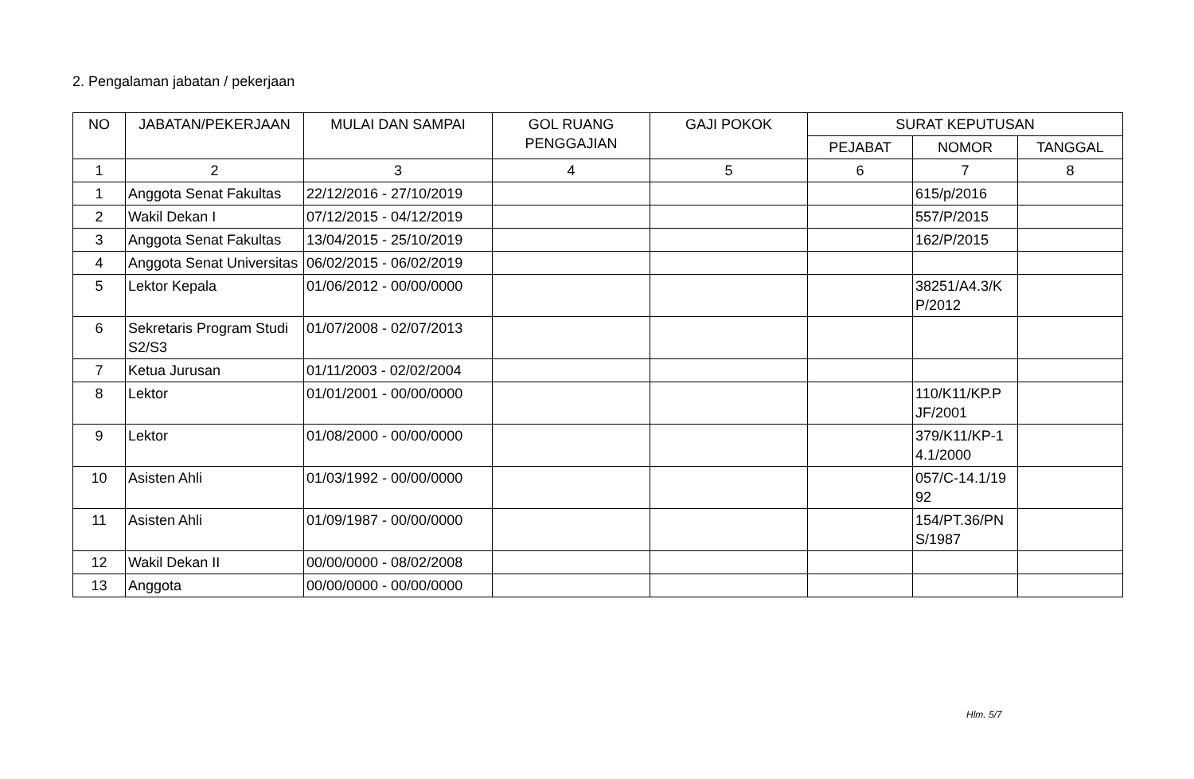2. Pengalaman jabatan / pekerjaan
| NO | JABATAN/PEKERJAAN | MULAI DAN SAMPAI | GOL RUANG PENGGAJIAN | GAJI POKOK | SURAT KEPUTUSAN | | |
| --- | --- | --- | --- | --- | --- | --- | --- |
| | | | | | PEJABAT | NOMOR | TANGGAL |
| 1 | 2 | 3 | 4 | 5 | 6 | 7 | 8 |
| 1 | Anggota Senat Fakultas | 22/12/2016 - 27/10/2019 | | | | 615/p/2016 | |
| 2 | Wakil Dekan I | 07/12/2015 - 04/12/2019 | | | | 557/P/2015 | |
| 3 | Anggota Senat Fakultas | 13/04/2015 - 25/10/2019 | | | | 162/P/2015 | |
| 4 | Anggota Senat Universitas | 06/02/2015 - 06/02/2019 | | | | | |
| 5 | Lektor Kepala | 01/06/2012 - 00/00/0000 | | | | 38251/A4.3/K P/2012 | |
| 6 | Sekretaris Program Studi S2/S3 | 01/07/2008 - 02/07/2013 | | | | | |
| 7 | Ketua Jurusan | 01/11/2003 - 02/02/2004 | | | | | |
| 8 | Lektor | 01/01/2001 - 00/00/0000 | | | | 110/K11/KP.P JF/2001 | |
| 9 | Lektor | 01/08/2000 - 00/00/0000 | | | | 379/K11/KP-1 4.1/2000 | |
| 10 | Asisten Ahli | 01/03/1992 - 00/00/0000 | | | | 057/C-14.1/19 92 | |
| 11 | Asisten Ahli | 01/09/1987 - 00/00/0000 | | | | 154/PT.36/PN S/1987 | |
| 12 | Wakil Dekan II | 00/00/0000 - 08/02/2008 | | | | | |
| 13 | Anggota | 00/00/0000 - 00/00/0000 | | | | | |
Hlm. 5/7